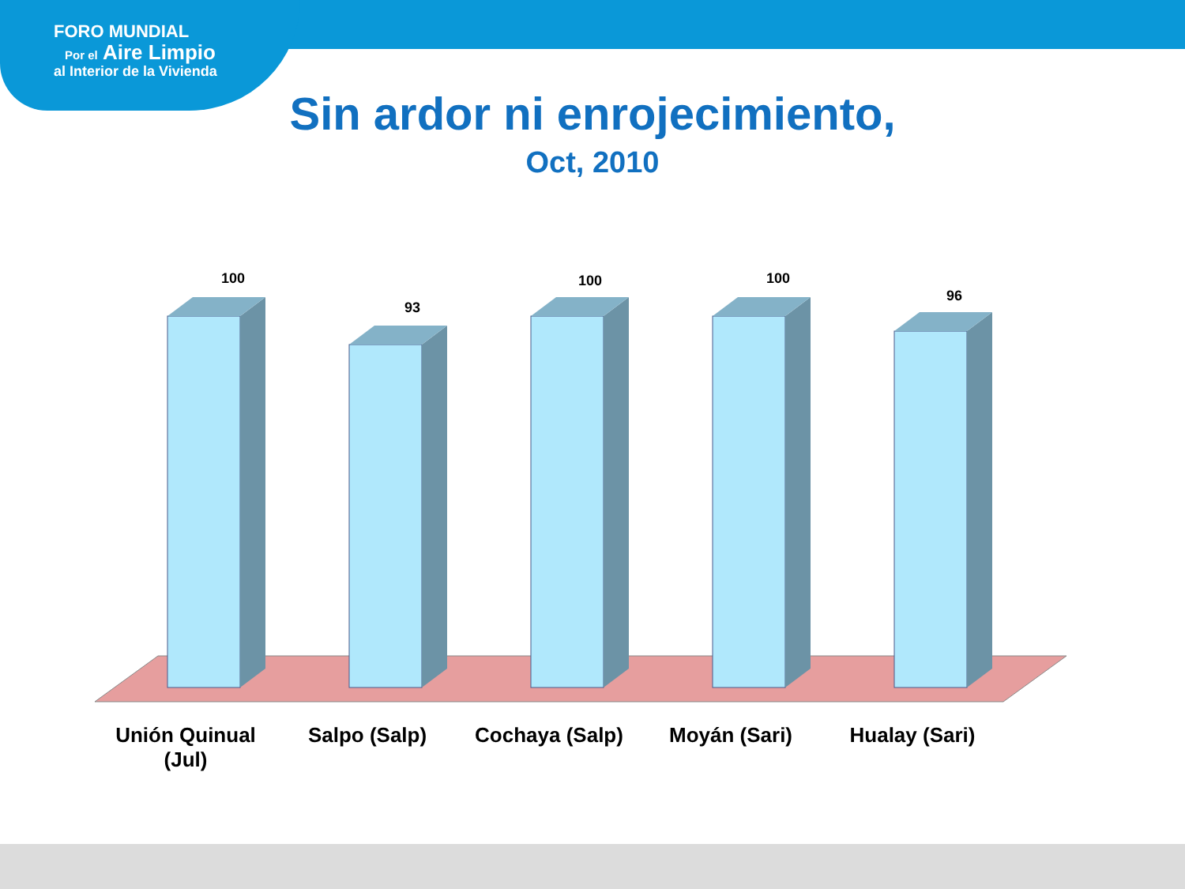FORO MUNDIAL
Por el Aire Limpio
al Interior de la Vivienda
Sin ardor ni enrojecimiento,
Oct, 2010
100
93
100
100
96
Unión Quinual
(Jul)
Salpo (Salp) Cochaya (Salp) Moyán (Sari) Hualay (Sari)